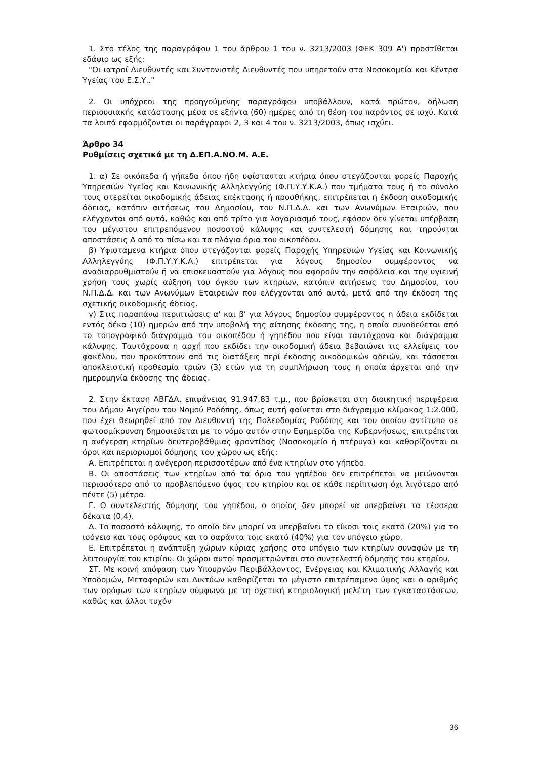1. Στο τέλος της παραγράφου 1 του άρθρου 1 του ν. 3213/2003 (ΦΕΚ 309 Α') προστίθεται εδάφιο ως εξής:
"Οι ιατροί Διευθυντές και Συντονιστές Διευθυντές που υπηρετούν στα Νοσοκομεία και Κέντρα Υγείας του Ε.Σ.Υ.."
2. Οι υπόχρεοι της προηγούμενης παραγράφου υποβάλλουν, κατά πρώτον, δήλωση περιουσιακής κατάστασης μέσα σε εξήντα (60) ημέρες από τη θέση του παρόντος σε ισχύ. Κατά τα λοιπά εφαρμόζονται οι παράγραφοι 2, 3 και 4 του ν. 3213/2003, όπως ισχύει.
Άρθρο 34
Ρυθμίσεις σχετικά με τη Δ.ΕΠ.Α.ΝΟ.Μ. Α.Ε.
1. α) Σε οικόπεδα ή γήπεδα όπου ήδη υφίστανται κτήρια όπου στεγάζονται φορείς Παροχής Υπηρεσιών Υγείας και Κοινωνικής Αλληλεγγύης (Φ.Π.Υ.Υ.Κ.Α.) που τμήματα τους ή το σύνολο τους στερείται οικοδομικής άδειας επέκτασης ή προσθήκης, επιτρέπεται η έκδοση οικοδομικής άδειας, κατόπιν αιτήσεως του Δημοσίου, του Ν.Π.Δ.Δ. και των Ανωνύμων Εταιριών, που ελέγχονται από αυτά, καθώς και από τρίτο για λογαριασμό τους, εφόσον δεν γίνεται υπέρβαση του μέγιστου επιτρεπόμενου ποσοστού κάλυψης και συντελεστή δόμησης και τηρούνται αποστάσεις Δ από τα πίσω και τα πλάγια όρια του οικοπέδου.
β) Υφιστάμενα κτήρια όπου στεγάζονται φορείς Παροχής Υπηρεσιών Υγείας και Κοινωνικής Αλληλεγγύης (Φ.Π.Υ.Υ.Κ.Α.) επιτρέπεται για λόγους δημοσίου συμφέροντος να αναδιαρρυθμιστούν ή να επισκευαστούν για λόγους που αφορούν την ασφάλεια και την υγιεινή χρήση τους χωρίς αύξηση του όγκου των κτηρίων, κατόπιν αιτήσεως του Δημοσίου, του Ν.Π.Δ.Δ. και των Ανωνύμων Εταιρειών που ελέγχονται από αυτά, μετά από την έκδοση της σχετικής οικοδομικής άδειας.
γ) Στις παραπάνω περιπτώσεις α' και β' για λόγους δημοσίου συμφέροντος η άδεια εκδίδεται εντός δέκα (10) ημερών από την υποβολή της αίτησης έκδοσης της, η οποία συνοδεύεται από το τοπογραφικό διάγραμμα του οικοπέδου ή γηπέδου που είναι ταυτόχρονα και διάγραμμα κάλυψης. Ταυτόχρονα η αρχή που εκδίδει την οικοδομική άδεια βεβαιώνει τις ελλείψεις του φακέλου, που προκύπτουν από τις διατάξεις περί έκδοσης οικοδομικών αδειών, και τάσσεται αποκλειστική προθεσμία τριών (3) ετών για τη συμπλήρωση τους η οποία άρχεται από την ημερομηνία έκδοσης της άδειας.
2. Στην έκταση ΑΒΓΔΑ, επιφάνειας 91.947,83 τ.μ., που βρίσκεται στη διοικητική περιφέρεια του Δήμου Αιγείρου του Νομού Ροδόπης, όπως αυτή φαίνεται στο διάγραμμα κλίμακας 1:2.000, που έχει θεωρηθεί από τον Διευθυντή της Πολεοδομίας Ροδόπης και του οποίου αντίτυπο σε φωτοσμίκρυνση δημοσιεύεται με το νόμο αυτόν στην Εφημερίδα της Κυβερνήσεως, επιτρέπεται η ανέγερση κτηρίων δευτεροβάθμιας φροντίδας (Νοσοκομείο ή πτέρυγα) και καθορίζονται οι όροι και περιορισμοί δόμησης του χώρου ως εξής:
Α. Επιτρέπεται η ανέγερση περισσοτέρων από ένα κτηρίων στο γήπεδο.
Β. Οι αποστάσεις των κτηρίων από τα όρια του γηπέδου δεν επιτρέπεται να μειώνονται περισσότερο από το προβλεπόμενο ύψος του κτηρίου και σε κάθε περίπτωση όχι λιγότερο από πέντε (5) μέτρα.
Γ. Ο συντελεστής δόμησης του γηπέδου, ο οποίος δεν μπορεί να υπερβαίνει τα τέσσερα δέκατα (0,4).
Δ. Το ποσοστό κάλυψης, το οποίο δεν μπορεί να υπερβαίνει το είκοσι τοις εκατό (20%) για το ισόγειο και τους ορόφους και το σαράντα τοις εκατό (40%) για τον υπόγειο χώρο.
Ε. Επιτρέπεται η ανάπτυξη χώρων κύριας χρήσης στο υπόγειο των κτηρίων συναφών με τη λειτουργία του κτιρίου. Οι χώροι αυτοί προσμετρώνται στο συντελεστή δόμησης του κτηρίου.
ΣΤ. Με κοινή απόφαση των Υπουργών Περιβάλλοντος, Ενέργειας και Κλιματικής Αλλαγής και Υποδομών, Μεταφορών και Δικτύων καθορίζεται το μέγιστο επιτρέπαμενο ύψος και ο αριθμός των ορόφων των κτηρίων σύμφωνα με τη σχετική κτηριολογική μελέτη των εγκαταστάσεων, καθώς και άλλοι τυχόν
36